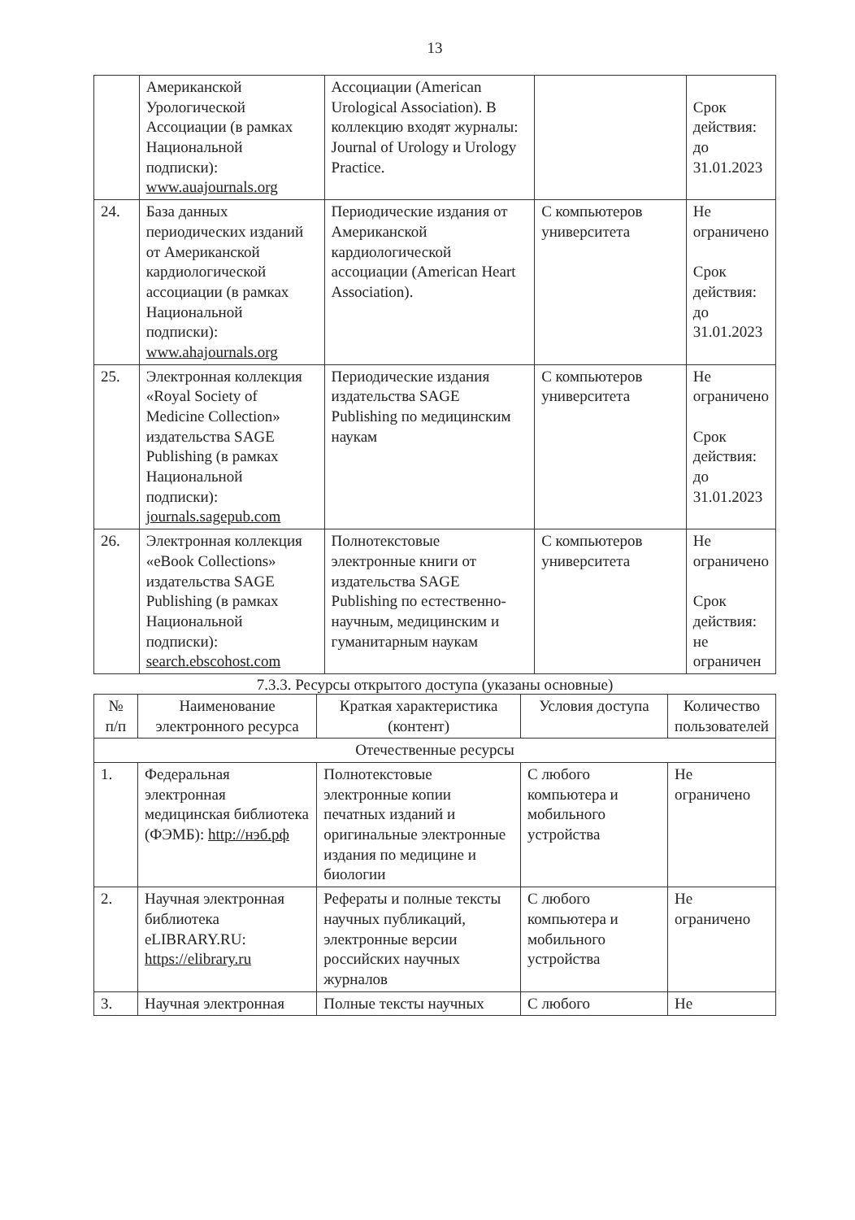13
| | Американской Урологической Ассоциации (в рамках Национальной подписки): www.auajournals.org | Ассоциации (American Urological Association). В коллекцию входят журналы: Journal of Urology и Urology Practice. | | Срок действия: до 31.01.2023 |
| 24. | База данных периодических изданий от Американской кардиологической ассоциации (в рамках Национальной подписки): www.ahajournals.org | Периодические издания от Американской кардиологической ассоциации (American Heart Association). | С компьютеров университета | Не ограничено Срок действия: до 31.01.2023 |
| 25. | Электронная коллекция «Royal Society of Medicine Collection» издательства SAGE Publishing (в рамках Национальной подписки): journals.sagepub.com | Периодические издания издательства SAGE Publishing по медицинским наукам | С компьютеров университета | Не ограничено Срок действия: до 31.01.2023 |
| 26. | Электронная коллекция «eBook Collections» издательства SAGE Publishing (в рамках Национальной подписки): search.ebscohost.com | Полнотекстовые электронные книги от издательства SAGE Publishing по естественно-научным, медицинским и гуманитарным наукам | С компьютеров университета | Не ограничено Срок действия: не ограничен |
7.3.3. Ресурсы открытого доступа (указаны основные)
| № п/п | Наименование электронного ресурса | Краткая характеристика (контент) | Условия доступа | Количество пользователей |
| --- | --- | --- | --- | --- |
| Отечественные ресурсы | | | | |
| 1. | Федеральная электронная медицинская библиотека (ФЭМБ): http://нэб.рф | Полнотекстовые электронные копии печатных изданий и оригинальные электронные издания по медицине и биологии | С любого компьютера и мобильного устройства | Не ограничено |
| 2. | Научная электронная библиотека eLIBRARY.RU: https://elibrary.ru | Рефераты и полные тексты научных публикаций, электронные версии российских научных журналов | С любого компьютера и мобильного устройства | Не ограничено |
| 3. | Научная электронная | Полные тексты научных | С любого | Не |